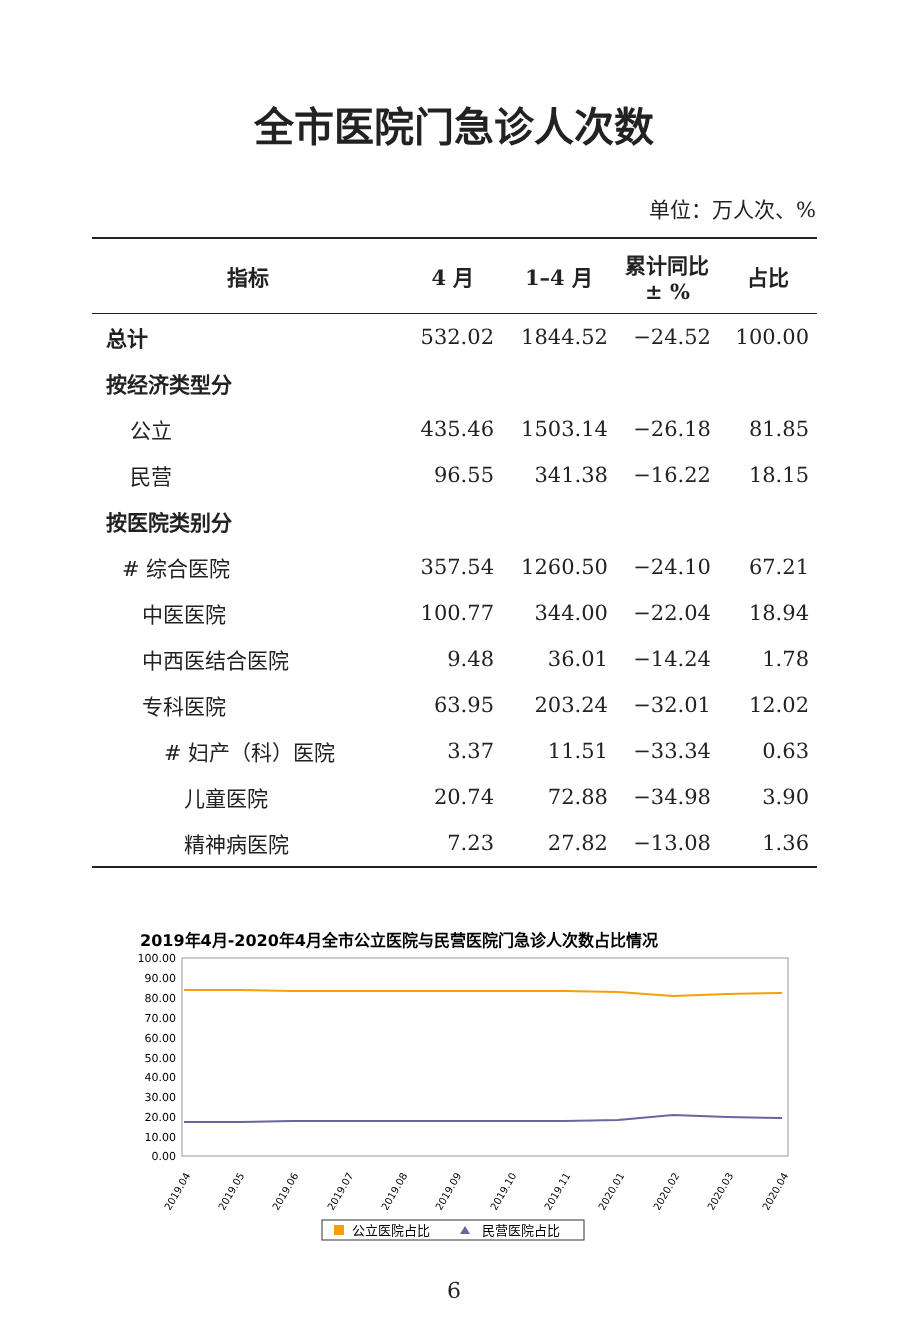全市医院门急诊人次数
单位：万人次、%
| 指标 | 4 月 | 1–4 月 | 累计同比 ± % | 占比 |
| --- | --- | --- | --- | --- |
| 总计 | 532.02 | 1844.52 | −24.52 | 100.00 |
| 按经济类型分 | | | | |
| 公立 | 435.46 | 1503.14 | −26.18 | 81.85 |
| 民营 | 96.55 | 341.38 | −16.22 | 18.15 |
| 按医院类别分 | | | | |
| # 综合医院 | 357.54 | 1260.50 | −24.10 | 67.21 |
| 中医医院 | 100.77 | 344.00 | −22.04 | 18.94 |
| 中西医结合医院 | 9.48 | 36.01 | −14.24 | 1.78 |
| 专科医院 | 63.95 | 203.24 | −32.01 | 12.02 |
| # 妇产（科）医院 | 3.37 | 11.51 | −33.34 | 0.63 |
| 儿童医院 | 20.74 | 72.88 | −34.98 | 3.90 |
| 精神病医院 | 7.23 | 27.82 | −13.08 | 1.36 |
2019年4月-2020年4月全市公立医院与民营医院门急诊人次数占比情况
100.00
90.00
80.00
70.00
60.00
50.00
40.00
30.00
20.00
10.00
0.00
2019.04
2019.05
2019.06
2019.07
2019.08
2019.09
2019.10
2019.11
2020.01
2020.02
2020.03
2020.04
公立医院占比
民营医院占比
6